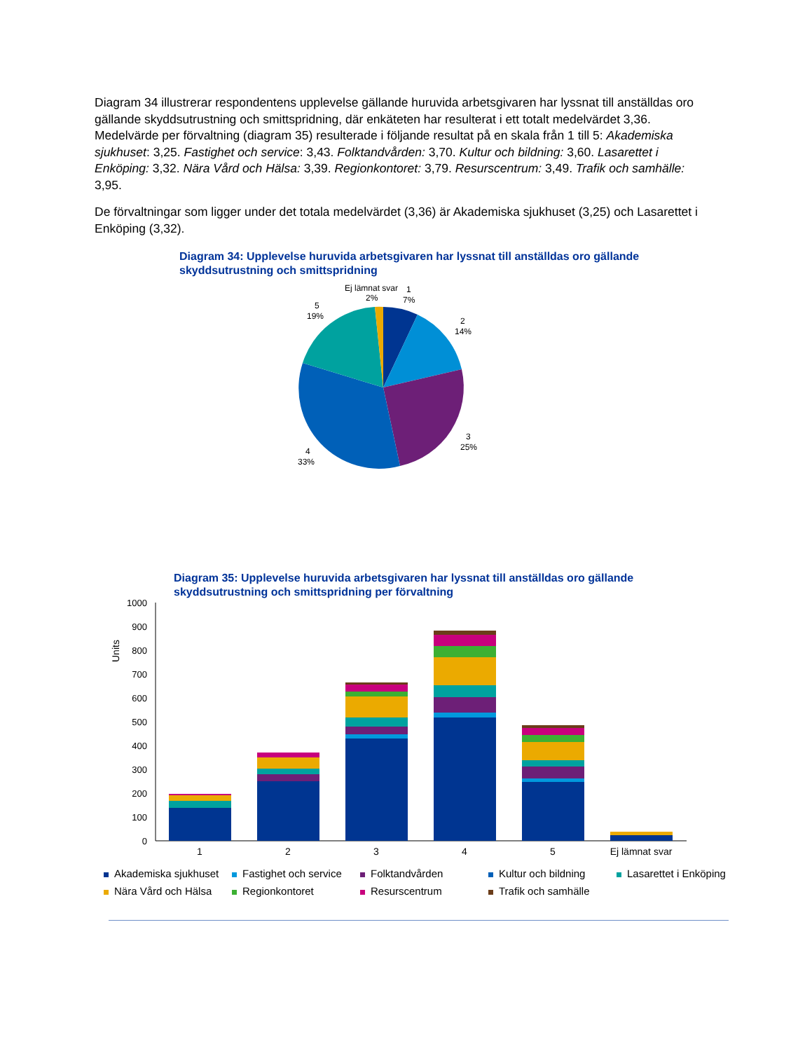Diagram 34 illustrerar respondentens upplevelse gällande huruvida arbetsgivaren har lyssnat till anställdas oro gällande skyddsutrustning och smittspridning, där enkäteten har resulterat i ett totalt medelvärdet 3,36. Medelvärde per förvaltning (diagram 35) resulterade i följande resultat på en skala från 1 till 5: Akademiska sjukhuset: 3,25. Fastighet och service: 3,43. Folktandvården: 3,70. Kultur och bildning: 3,60. Lasarettet i Enköping: 3,32. Nära Vård och Hälsa: 3,39. Regionkontoret: 3,79. Resurscentrum: 3,49. Trafik och samhälle: 3,95.
De förvaltningar som ligger under det totala medelvärdet (3,36) är Akademiska sjukhuset (3,25) och Lasarettet i Enköping (3,32).
Diagram 34: Upplevelse huruvida arbetsgivaren har lyssnat till anställdas oro gällande skyddsutrustning och smittspridning
Ej lämnat svar
2%
1
7%
2
14%
3
25%
4
33%
5
19%
Diagram 35: Upplevelse huruvida arbetsgivaren har lyssnat till anställdas oro gällande skyddsutrustning och smittspridning per förvaltning
Units
0
100
200
300
400
500
600
700
800
900
1000
1
2
3
4
5
Ej lämnat svar
Akademiska sjukhuset
Fastighet och service
Folktandvården
Kultur och bildning
Lasarettet i Enköping
Nära Vård och Hälsa
Regionkontoret
Resurscentrum
Trafik och samhälle